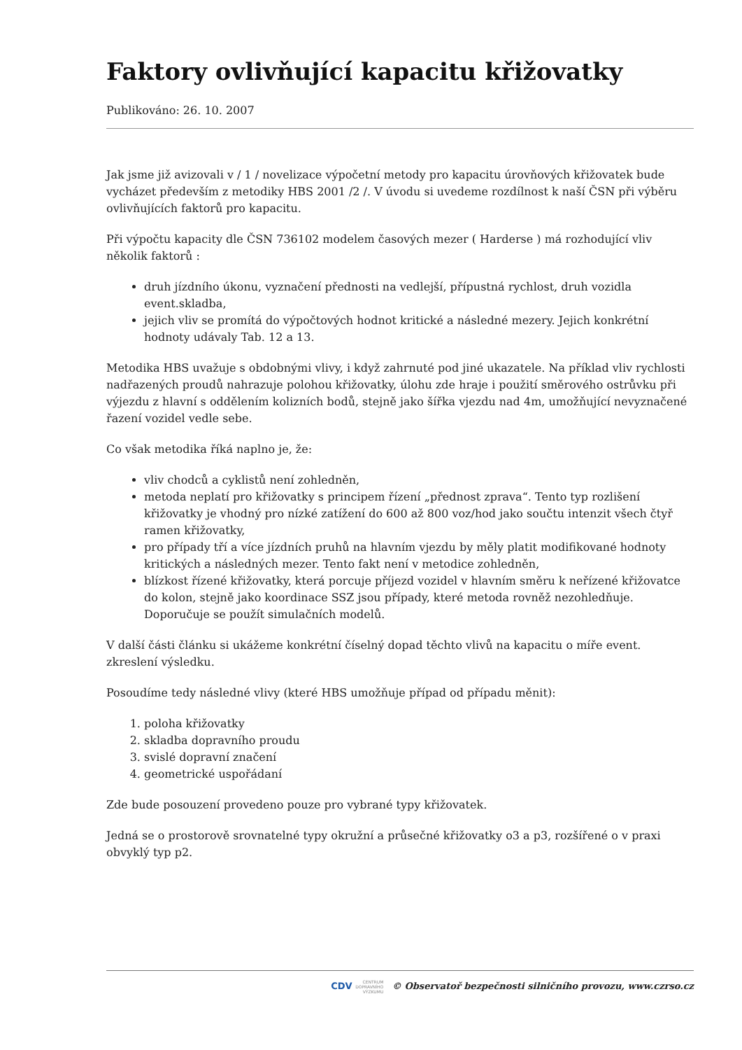Faktory ovlivňující kapacitu křižovatky
Publikováno: 26. 10. 2007
Jak jsme již avizovali v / 1 / novelizace výpočetní metody pro kapacitu úrovňových křižovatek bude vycházet především z metodiky HBS 2001 /2 /. V úvodu si uvedeme rozdílnost k naší ČSN při výběru ovlivňujících faktorů pro kapacitu.
Při výpočtu kapacity dle ČSN 736102 modelem časových mezer ( Harderse ) má rozhodující vliv několik faktorů :
druh jízdního úkonu, vyznačení přednosti na vedlejší, přípustná rychlost, druh vozidla event.skladba,
jejich vliv se promítá do výpočtových hodnot kritické a následné mezery. Jejich konkrétní hodnoty udávaly Tab. 12 a 13.
Metodika HBS uvažuje s obdobnými vlivy, i když zahrnuté pod jiné ukazatele. Na příklad vliv rychlosti nadřazených proudů nahrazuje polohou křižovatky, úlohu zde hraje i použití směrového ostrůvku při výjezdu z hlavní s oddělením kolizních bodů, stejně jako šířka vjezdu nad 4m, umožňující nevyznačené řazení vozidel vedle sebe.
Co však metodika říká naplno je, že:
vliv chodců a cyklistů není zohledněn,
metoda neplatí pro křižovatky s principem řízení „přednost zprava“. Tento typ rozlišení křižovatky je vhodný pro nízké zatížení do 600 až 800 voz/hod jako součtu intenzit všech čtyř ramen křižovatky,
pro případy tří a více jízdních pruhů na hlavním vjezdu by měly platit modifikované hodnoty kritických a následných mezer. Tento fakt není v metodice zohledněn,
blízkost řízené křižovatky, která porcuje příjezd vozidel v hlavním směru k neřízené křižovatce do kolon, stejně jako koordinace SSZ jsou případy, které metoda rovněž nezohledňuje. Doporučuje se použít simulačních modelů.
V další části článku si ukážeme konkrétní číselný dopad těchto vlivů na kapacitu o míře event. zkreslení výsledku.
Posoudíme tedy následné vlivy (které HBS umožňuje případ od případu měnit):
1. poloha křižovatky
2. skladba dopravního proudu
3. svislé dopravní značení
4. geometrické uspořádaní
Zde bude posouzení provedeno pouze pro vybrané typy křižovatek.
Jedná se o prostorově srovnatelné typy okružní a průsečné křižovatky o3 a p3, rozšířené o v praxi obvyklý typ p2.
CDV CENTRUM
DOPRAVNÍHO
VÝZKUMU © Observatoř bezpečnosti silničního provozu, www.czrso.cz